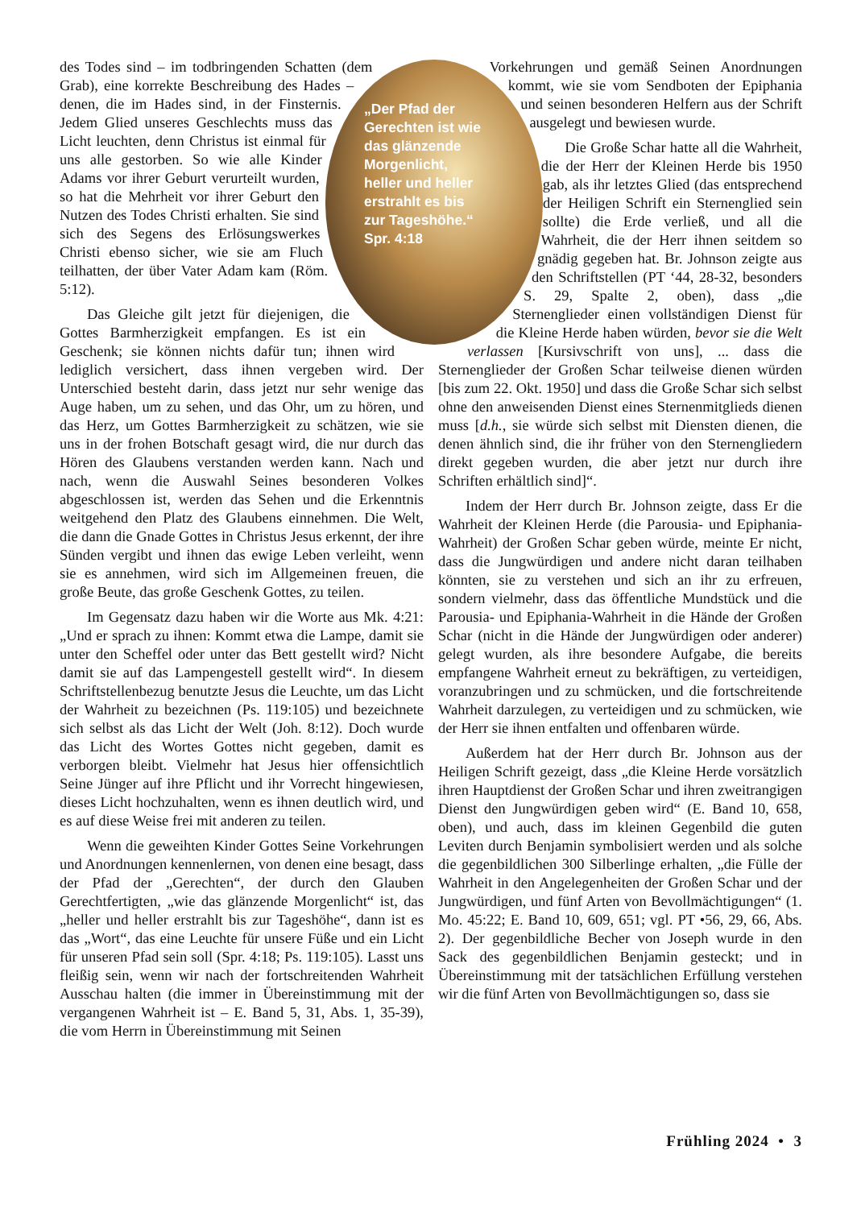des Todes sind – im todbringenden Schatten (dem Grab), eine korrekte Beschreibung des Hades – denen, die im Hades sind, in der Finsternis. Jedem Glied unseres Geschlechts muss das Licht leuchten, denn Christus ist einmal für uns alle gestorben. So wie alle Kinder Adams vor ihrer Geburt verurteilt wurden, so hat die Mehrheit vor ihrer Geburt den Nutzen des Todes Christi erhalten. Sie sind sich des Segens des Erlösungswerkes Christi ebenso sicher, wie sie am Fluch teilhatten, der über Vater Adam kam (Röm. 5:12).
Das Gleiche gilt jetzt für diejenigen, die Gottes Barmherzigkeit empfangen. Es ist ein Geschenk; sie können nichts dafür tun; ihnen wird lediglich versichert, dass ihnen vergeben wird. Der Unterschied besteht darin, dass jetzt nur sehr wenige das Auge haben, um zu sehen, und das Ohr, um zu hören, und das Herz, um Gottes Barmherzigkeit zu schätzen, wie sie uns in der frohen Botschaft gesagt wird, die nur durch das Hören des Glaubens verstanden werden kann. Nach und nach, wenn die Auswahl Seines besonderen Volkes abgeschlossen ist, werden das Sehen und die Erkenntnis weitgehend den Platz des Glaubens einnehmen. Die Welt, die dann die Gnade Gottes in Christus Jesus erkennt, der ihre Sünden vergibt und ihnen das ewige Leben verleiht, wenn sie es annehmen, wird sich im Allgemeinen freuen, die große Beute, das große Geschenk Gottes, zu teilen.
Im Gegensatz dazu haben wir die Worte aus Mk. 4:21: „Und er sprach zu ihnen: Kommt etwa die Lampe, damit sie unter den Scheffel oder unter das Bett gestellt wird? Nicht damit sie auf das Lampengestell gestellt wird“. In diesem Schriftstellenbezug benutzte Jesus die Leuchte, um das Licht der Wahrheit zu bezeichnen (Ps. 119:105) und bezeichnete sich selbst als das Licht der Welt (Joh. 8:12). Doch wurde das Licht des Wortes Gottes nicht gegeben, damit es verborgen bleibt. Vielmehr hat Jesus hier offensichtlich Seine Jünger auf ihre Pflicht und ihr Vorrecht hingewiesen, dieses Licht hochzuhalten, wenn es ihnen deutlich wird, und es auf diese Weise frei mit anderen zu teilen.
Wenn die geweihten Kinder Gottes Seine Vorkehrungen und Anordnungen kennenlernen, von denen eine besagt, dass der Pfad der „Gerechten“, der durch den Glauben Gerechtfertigten, „wie das glänzende Morgenlicht“ ist, das „heller und heller erstrahlt bis zur Tageshöhe“, dann ist es das „Wort“, das eine Leuchte für unsere Füße und ein Licht für unseren Pfad sein soll (Spr. 4:18; Ps. 119:105). Lasst uns fleißig sein, wenn wir nach der fortschreitenden Wahrheit Ausschau halten (die immer in Übereinstimmung mit der vergangenen Wahrheit ist – E. Band 5, 31, Abs. 1, 35-39), die vom Herrn in Übereinstimmung mit Seinen
Vorkehrungen und gemäß Seinen Anordnungen kommt, wie sie vom Sendboten der Epiphania und seinen besonderen Helfern aus der Schrift ausgelegt und bewiesen wurde.
Die Große Schar hatte all die Wahrheit, die der Herr der Kleinen Herde bis 1950 gab, als ihr letztes Glied (das entsprechend der Heiligen Schrift ein Sternenglied sein sollte) die Erde verließ, und all die Wahrheit, die der Herr ihnen seitdem so gnädig gegeben hat. Br. Johnson zeigte aus den Schriftstellen (PT ‘44, 28-32, besonders S. 29, Spalte 2, oben), dass „die Sternenglieder einen vollständigen Dienst für die Kleine Herde haben würden, bevor sie die Welt verlassen [Kursivschrift von uns], ... dass die Sternenglieder der Großen Schar teilweise dienen würden [bis zum 22. Okt. 1950] und dass die Große Schar sich selbst ohne den anweisenden Dienst eines Sternenmitglieds dienen muss [d.h., sie würde sich selbst mit Diensten dienen, die denen ähnlich sind, die ihr früher von den Sternengliedern direkt gegeben wurden, die aber jetzt nur durch ihre Schriften erhältlich sind]“.
Indem der Herr durch Br. Johnson zeigte, dass Er die Wahrheit der Kleinen Herde (die Parousia- und Epiphania-Wahrheit) der Großen Schar geben würde, meinte Er nicht, dass die Jungwürdigen und andere nicht daran teilhaben könnten, sie zu verstehen und sich an ihr zu erfreuen, sondern vielmehr, dass das öffentliche Mundstück und die Parousia- und Epiphania-Wahrheit in die Hände der Großen Schar (nicht in die Hände der Jungwürdigen oder anderer) gelegt wurden, als ihre besondere Aufgabe, die bereits empfangene Wahrheit erneut zu bekräftigen, zu verteidigen, voranzubringen und zu schmücken, und die fortschreitende Wahrheit darzulegen, zu verteidigen und zu schmücken, wie der Herr sie ihnen entfalten und offenbaren würde.
Außerdem hat der Herr durch Br. Johnson aus der Heiligen Schrift gezeigt, dass „die Kleine Herde vorsätzlich ihren Hauptdienst der Großen Schar und ihren zweitrangigen Dienst den Jungwürdigen geben wird“ (E. Band 10, 658, oben), und auch, dass im kleinen Gegenbild die guten Leviten durch Benjamin symbolisiert werden und als solche die gegenbildlichen 300 Silberlinge erhalten, „die Fülle der Wahrheit in den Angelegenheiten der Großen Schar und der Jungwürdigen, und fünf Arten von Bevollmächtigungen“ (1. Mo. 45:22; E. Band 10, 609, 651; vgl. PT •56, 29, 66, Abs. 2). Der gegenbildliche Becher von Joseph wurde in den Sack des gegenbildlichen Benjamin gesteckt; und in Übereinstimmung mit der tatsächlichen Erfüllung verstehen wir die fünf Arten von Bevollmächtigungen so, dass sie
„Der Pfad der Gerechten ist wie das glänzende Morgenlicht, heller und heller erstrahlt es bis zur Tageshöhe.“ Spr. 4:18
Frühling 2024 • 3